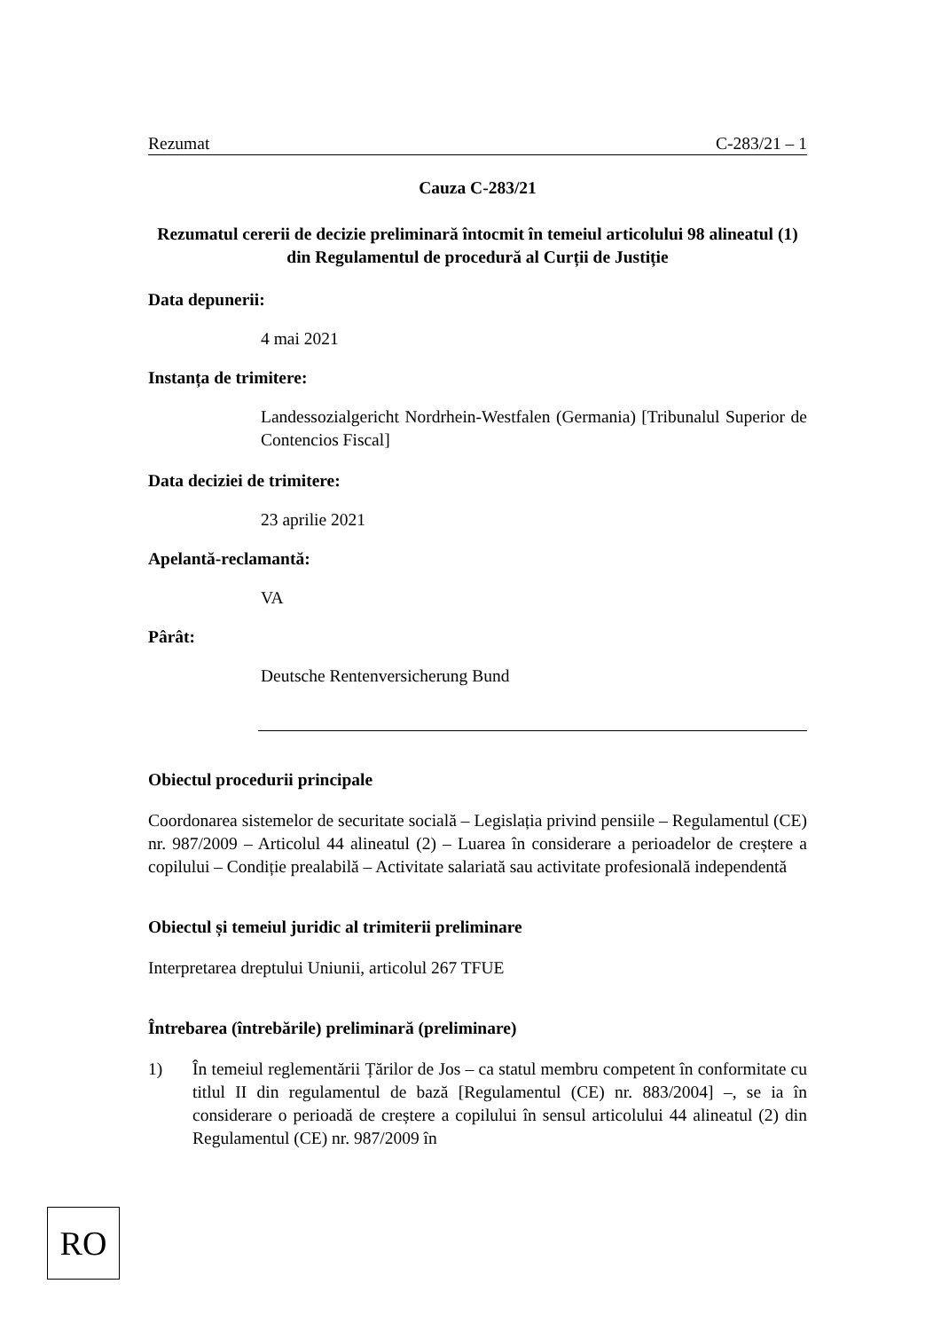Rezumat C-283/21 – 1
Cauza C-283/21
Rezumatul cererii de decizie preliminară întocmit în temeiul articolului 98 alineatul (1) din Regulamentul de procedură al Curții de Justiție
Data depunerii:
4 mai 2021
Instanța de trimitere:
Landessozialgericht Nordrhein-Westfalen (Germania) [Tribunalul Superior de Contencios Fiscal]
Data deciziei de trimitere:
23 aprilie 2021
Apelantă-reclamantă:
VA
Pârât:
Deutsche Rentenversicherung Bund
Obiectul procedurii principale
Coordonarea sistemelor de securitate socială – Legislația privind pensiile – Regulamentul (CE) nr. 987/2009 – Articolul 44 alineatul (2) – Luarea în considerare a perioadelor de creștere a copilului – Condiție prealabilă – Activitate salariată sau activitate profesională independentă
Obiectul și temeiul juridic al trimiterii preliminare
Interpretarea dreptului Uniunii, articolul 267 TFUE
Întrebarea (întrebările) preliminară (preliminare)
1) În temeiul reglementării Țărilor de Jos – ca statul membru competent în conformitate cu titlul II din regulamentul de bază [Regulamentul (CE) nr. 883/2004] –, se ia în considerare o perioadă de creștere a copilului în sensul articolului 44 alineatul (2) din Regulamentul (CE) nr. 987/2009 în
RO